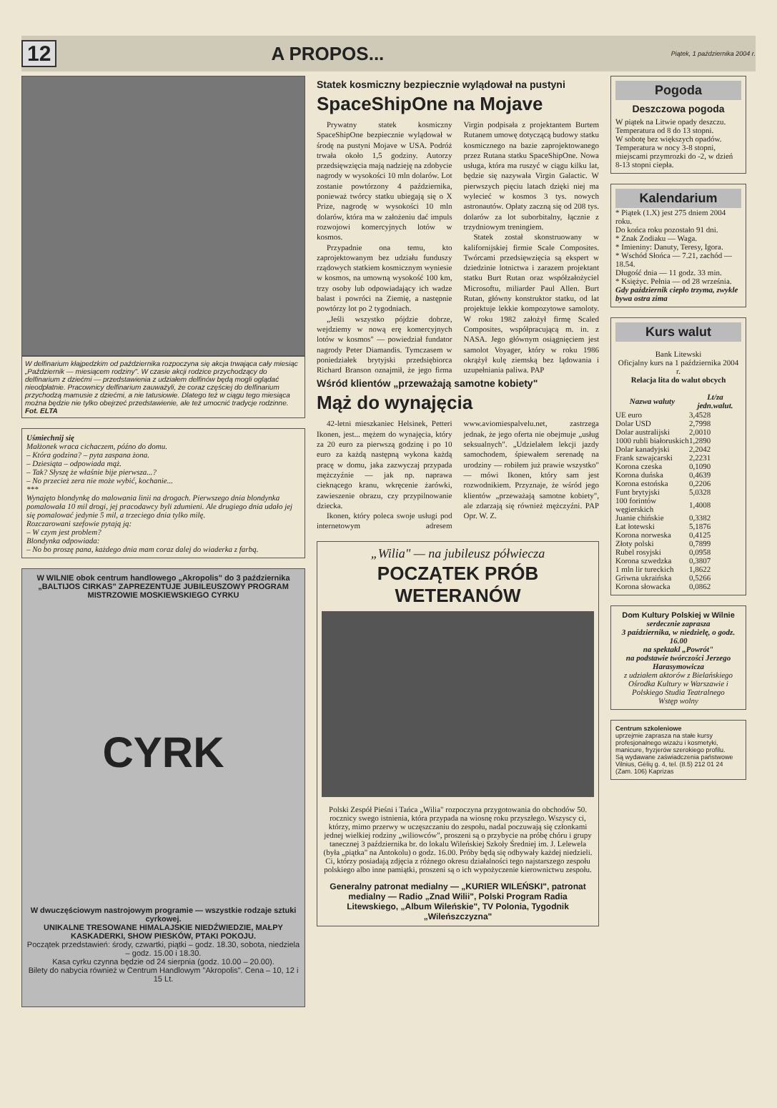12 A PROPOS... Piątek, 1 października 2004 r.
W delfinarium kłajpedzkim od października rozpoczyna się akcja trwająca cały miesiąc „Październik — miesiącem rodziny". W czasie akcji rodzice przychodzący do delfinarium z dziećmi — przedstawienia z udziałem delfinów będą mogli oglądać nieodpłatnie. Pracownicy delfinarium zauważyli, że coraz częściej do delfinarium przychodzą mamusie z dziećmi, a nie tatusiowie. Dlatego też w ciągu tego miesiąca można będzie nie tylko obejrzeć przedstawienie, ale też umocnić tradycje rodzinne. Fot. ELTA
Uśmiechnij się
Małżonek wraca cichaczem, późno do domu.
– Która godzina? – pyta zaspana żona.
– Dziesiąta – odpowiada mąż.
– Tak? Słyszę że właśnie bije pierwsza...?
– No przecież zera nie może wybić, kochanie...
***
Wynajęto blondynkę do malowania linii na drogach. Pierwszego dnia blondynka pomalowała 10 mil drogi, jej pracodawcy byli zdumieni. Ale drugiego dnia udało jej się pomalować jedynie 5 mil, a trzeciego dnia tylko milę.
Rozczarowani szefowie pytają ją:
– W czym jest problem?
Blondynka odpowiada:
– No bo proszę pana, każdego dnia mam coraz dalej do wiaderka z farbą.
W WILNIE obok centrum handlowego „Akropolis" do 3 października
„BALTIJOS CIRKAS" ZAPREZENTUJE JUBILEUSZOWY PROGRAM
MISTRZOWIE MOSKIEWSKIEGO CYRKU
CYRK
W dwuczęściowym nastrojowym programie — wszystkie rodzaje sztuki cyrkowej.
UNIKALNE TRESOWANE HIMALAJSKIE NIEDŹWIEDZIE, MAŁPY KASKADERKI, SHOW PIESKÓW, PTAKI POKOJU.
Początek przedstawień: środy, czwartki, piątki – godz. 18.30, sobota, niedziela – godz. 15.00 i 18.30.
Kasa cyrku czynna będzie od 24 sierpnia (godz. 10.00 – 20.00).
Bilety do nabycia również w Centrum Handlowym "Akropolis". Cena – 10, 12 i 15 Lt.
Statek kosmiczny bezpiecznie wylądował na pustyni
SpaceShipOne na Mojave
Prywatny statek kosmiczny SpaceShipOne bezpiecznie wylądował w środę na pustyni Mojave w USA. Podróż trwała około 1,5 godziny. Autorzy przedsięwzięcia mają nadzieję na zdobycie nagrody w wysokości 10 mln dolarów. Lot zostanie powtórzony 4 października, ponieważ twórcy statku ubiegają się o X Prize, nagrodę w wysokości 10 mln dolarów, która ma w założeniu dać impuls rozwojowi komercyjnych lotów w kosmos.
Przypadnie ona temu, kto zaprojektowanym bez udziału funduszy rządowych statkiem kosmicznym wyniesie w kosmos, na umowną wysokość 100 km, trzy osoby lub odpowiadający ich wadze balast i powróci na Ziemię, a następnie powtórzy lot po 2 tygodniach.
„Jeśli wszystko pójdzie dobrze, wejdziemy w nową erę komercyjnych lotów w kosmos" — powiedział fundator nagrody Peter Diamandis. Tymczasem w poniedziałek brytyjski przedsiębiorca Richard Branson oznajmił, że jego firma Virgin podpisała z projektantem Burtem Rutanem umowę dotyczącą budowy statku kosmicznego na bazie zaprojektowanego przez Rutana statku SpaceShipOne. Nowa usługa, która ma ruszyć w ciągu kilku lat, będzie się nazywała Virgin Galactic. W pierwszych pięciu latach dzięki niej ma wylecieć w kosmos 3 tys. nowych astronautów. Opłaty zaczną się od 208 tys. dolarów za lot suborbitalny, łącznie z trzydniowym treningiem.
Statek został skonstruowany w kalifornijskiej firmie Scale Composites. Twórcami przedsięwzięcia są ekspert w dziedzinie lotnictwa i zarazem projektant statku Burt Rutan oraz współzałożyciel Microsoftu, miliarder Paul Allen. Burt Rutan, główny konstruktor statku, od lat projektuje lekkie kompozytowe samoloty. W roku 1982 założył firmę Scaled Composites, współpracującą m. in. z NASA. Jego głównym osiągnięciem jest samolot Voyager, który w roku 1986 okrążył kulę ziemską bez lądowania i uzupełniania paliwa. PAP
Wśród klientów „przeważają samotne kobiety"
Mąż do wynajęcia
42-letni mieszkaniec Helsinek, Petteri Ikonen, jest... mężem do wynajęcia, który za 20 euro za pierwszą godzinę i po 10 euro za każdą następną wykona każdą pracę w domu, jaka zazwyczaj przypada mężczyźnie — jak np. naprawa cieknącego kranu, wkręcenie żarówki, zawieszenie obrazu, czy przypilnowanie dziecka.
Ikonen, który poleca swoje usługi pod internetowym adresem www.aviomiespalvelu.net, zastrzega jednak, że jego oferta nie obejmuje „usług seksualnych". „Udzielałem lekcji jazdy samochodem, śpiewałem serenadę na urodziny — robiłem już prawie wszystko" — mówi Ikonen, który sam jest rozwodnikiem. Przyznaje, że wśród jego klientów „przeważają samotne kobiety", ale zdarzają się również mężczyźni. PAP Opr. W. Z.
„Wilia" — na jubileusz półwiecza
POCZĄTEK PRÓB WETERANÓW
Polski Zespół Pieśni i Tańca „Wilia" rozpoczyna przygotowania do obchodów 50. rocznicy swego istnienia, która przypada na wiosnę roku przyszłego. Wszyscy ci, którzy, mimo przerwy w uczęszczaniu do zespołu, nadal poczuwają się członkami jednej wielkiej rodziny „wiliowców", proszeni są o przybycie na próbę chóru i grupy tanecznej 3 października br. do lokalu Wileńskiej Szkoły Średniej im. J. Lelewela (była „piątka" na Antokolu) o godz. 16.00. Próby będą się odbywały każdej niedzieli. Ci, którzy posiadają zdjęcia z różnego okresu działalności tego najstarszego zespołu polskiego albo inne pamiątki, proszeni są o ich wypożyczenie kierownictwu zespołu.
Generalny patronat medialny — „KURIER WILEŃSKI", patronat medialny — Radio „Znad Wilii", Polski Program Radia Litewskiego, „Album Wileńskie", TV Polonia, Tygodnik „Wileńszczyzna"
Pogoda
Deszczowa pogoda
W piątek na Litwie opady deszczu. Temperatura od 8 do 13 stopni.
W sobotę bez większych opadów. Temperatura w nocy 3-8 stopni, miejscami przymrozki do -2, w dzień 8-13 stopni ciepła.
Kalendarium
* Piątek (1.X) jest 275 dniem 2004 roku.
Do końca roku pozostało 91 dni.
* Znak Zodiaku — Waga.
* Imieniny: Danuty, Teresy, Igora.
* Wschód Słońca — 7.21, zachód — 18.54.
Długość dnia — 11 godz. 33 min.
* Księżyc. Pełnia — od 28 września.
Gdy październik ciepło trzyma, zwykle bywa ostra zima
Kurs walut
Bank Litewski
Oficjalny kurs na 1 października 2004 r.
Relacja lita do walut obcych
| Nazwa waluty | Lt/za jedn.walut. |
| --- | --- |
| UE euro | 3,4528 |
| Dolar USD | 2,7998 |
| Dolar australijski | 2,0010 |
| 1000 rubli białoruskich | 1,2890 |
| Dolar kanadyjski | 2,2042 |
| Frank szwajcarski | 2,2231 |
| Korona czeska | 0,1090 |
| Korona duńska | 0,4639 |
| Korona estońska | 0,2206 |
| Funt brytyjski | 5,0328 |
| 100 forintów węgierskich | 1,4008 |
| Juanie chińskie | 0,3382 |
| Łat łotewski | 5,1876 |
| Korona norweska | 0,4125 |
| Złoty polski | 0,7899 |
| Rubel rosyjski | 0,0958 |
| Korona szwedzka | 0,3807 |
| 1 mln lir tureckich | 1,8622 |
| Griwna ukraińska | 0,5266 |
| Korona słowacka | 0,0862 |
Dom Kultury Polskiej w Wilnie
serdecznie zaprasza
3 października, w niedzielę, o godz. 16.00
na spektakl „Powrót"
na podstawie twórczości Jerzego Harasymowicza
z udziałem aktorów z Bielańskiego Ośrodka Kultury w Warszawie i Polskiego Studia Teatralnego
Wstęp wolny
Centrum szkoleniowe
uprzejmie zaprasza na stałe kursy profesjonalnego wizażu i kosmetyki, manicure, fryzjerów szerokiego profilu.
Są wydawane zaświadczenia państwowe
Vilnius, Gėlių g. 4, tel. (8.5) 212 01 24
(Zam. 106) Kaprizas